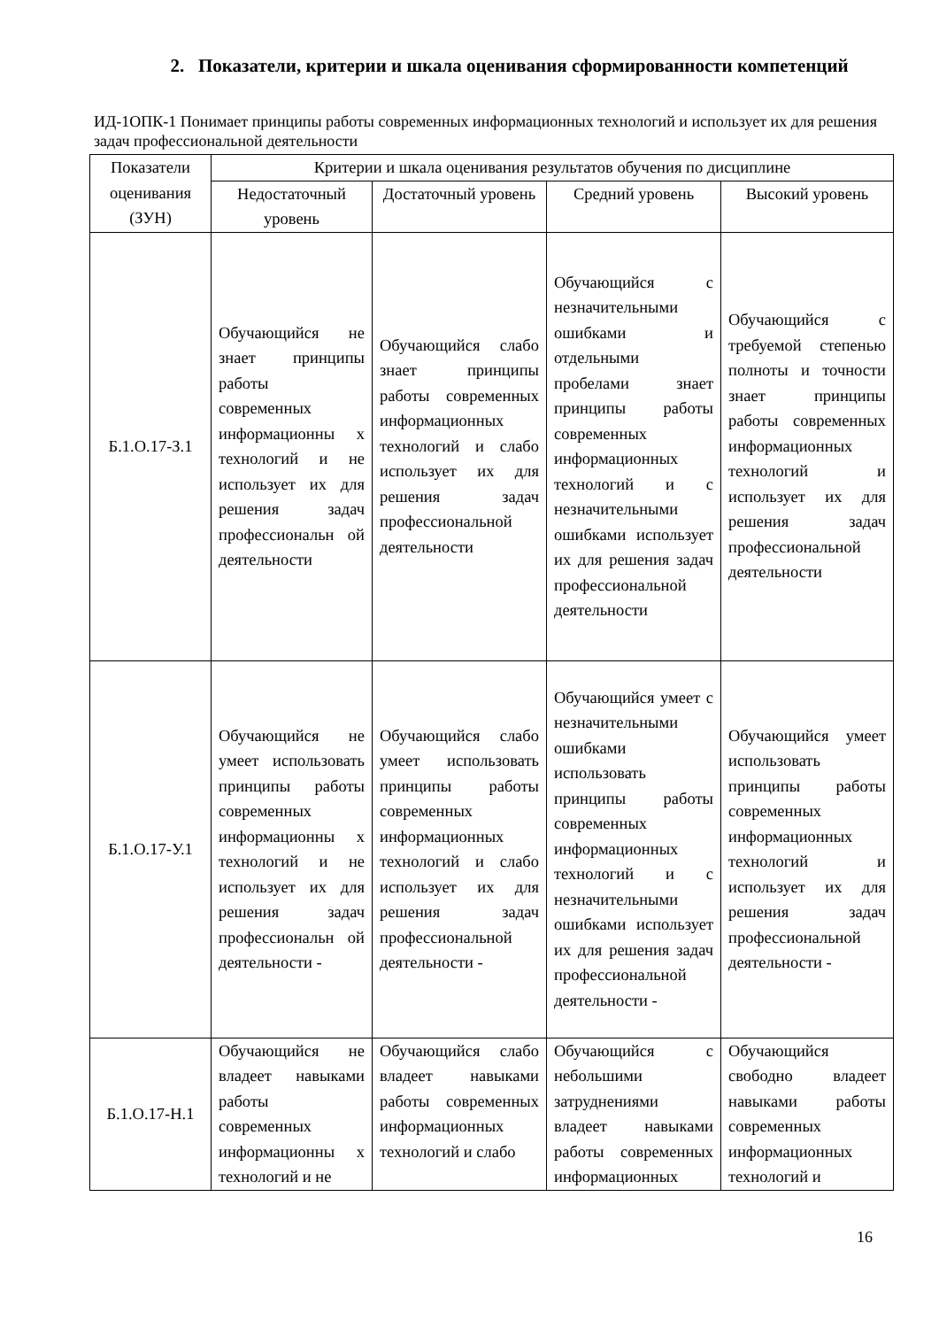2. Показатели, критерии и шкала оценивания сформированности компетенций
ИД-1ОПК-1 Понимает принципы работы современных информационных технологий и использует их для решения задач профессиональной деятельности
| Показатели оценивания (ЗУН) | Критерии и шкала оценивания результатов обучения по дисциплине | | | |
| --- | --- | --- | --- | --- |
| | Недостаточный уровень | Достаточный уровень | Средний уровень | Высокий уровень |
| Б.1.О.17-З.1 | Обучающийся не знает принципы работы современных информационны х технологий и не использует их для решения задач профессиональн ой деятельности | Обучающийся слабо знает принципы работы современных информационных технологий и слабо использует их для решения задач профессиональной деятельности | Обучающийся с незначительными ошибками и отдельными пробелами знает принципы работы современных информационных технологий и с незначительными ошибками использует их для решения задач профессиональной деятельности | Обучающийся с требуемой степенью полноты и точности знает принципы работы современных информационных технологий и использует их для решения задач профессиональной деятельности |
| Б.1.О.17-У.1 | Обучающийся не умеет использовать принципы работы современных информационны х технологий и не использует их для решения задач профессиональн ой деятельности - | Обучающийся слабо умеет использовать принципы работы современных информационных технологий и слабо использует их для решения задач профессиональной деятельности - | Обучающийся умеет с незначительными ошибками использовать принципы работы современных информационных технологий и с незначительными ошибками использует их для решения задач профессиональной деятельности - | Обучающийся умеет использовать принципы работы современных информационных технологий и использует их для решения задач профессиональной деятельности - |
| Б.1.О.17-Н.1 | Обучающийся не владеет навыками работы современных информационны х технологий и не | Обучающийся слабо владеет навыками работы современных информационных технологий и слабо | Обучающийся с небольшими затруднениями владеет навыками работы современных информационных | Обучающийся свободно владеет навыками работы современных информационных технологий и |
16